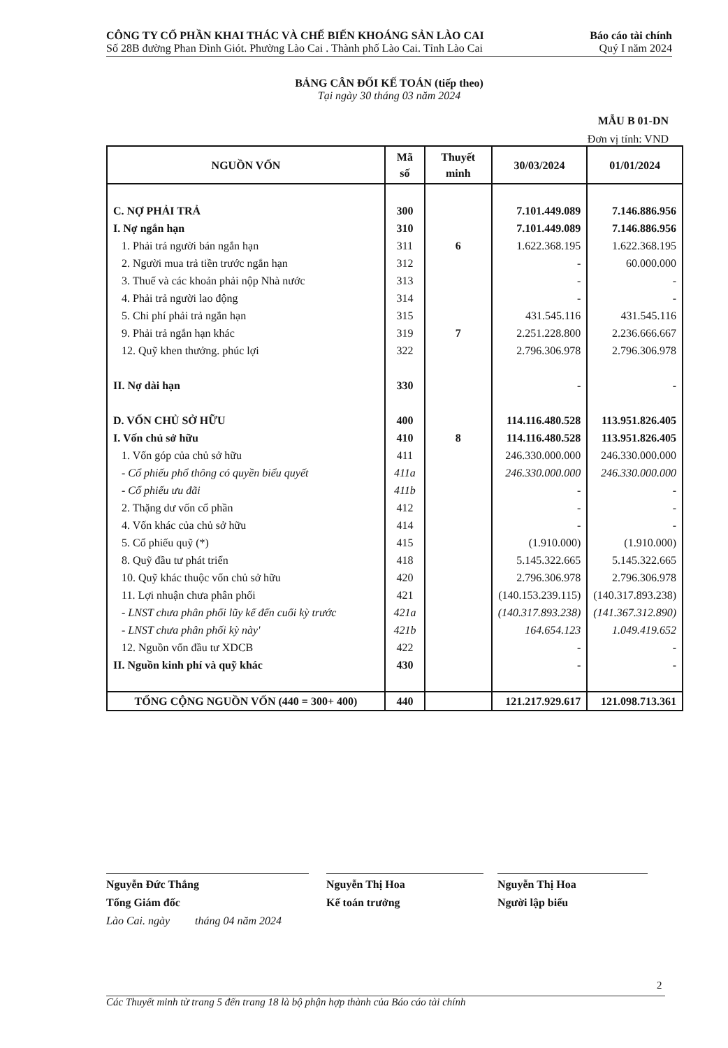CÔNG TY CỔ PHẦN KHAI THÁC VÀ CHẾ BIẾN KHOÁNG SẢN LÀO CAI
Số 28B đường Phan Đình Giót. Phường Lào Cai . Thành phố Lào Cai. Tỉnh Lào Cai
Báo cáo tài chính
Quý I năm 2024
BẢNG CÂN ĐỐI KẾ TOÁN (tiếp theo)
Tại ngày 30 tháng 03 năm 2024
MẪU B 01-DN
Đơn vị tính: VND
| NGUỒN VỐN | Mã số | Thuyết minh | 30/03/2024 | 01/01/2024 |
| --- | --- | --- | --- | --- |
| C. NỢ PHẢI TRẢ | 300 | | 7.101.449.089 | 7.146.886.956 |
| I. Nợ ngắn hạn | 310 | | 7.101.449.089 | 7.146.886.956 |
| 1. Phải trả người bán ngắn hạn | 311 | 6 | 1.622.368.195 | 1.622.368.195 |
| 2. Người mua trả tiền trước ngắn hạn | 312 | | - | 60.000.000 |
| 3. Thuế và các khoản phải nộp Nhà nước | 313 | | - | - |
| 4. Phải trả người lao động | 314 | | - | - |
| 5. Chi phí phải trả ngắn hạn | 315 | | 431.545.116 | 431.545.116 |
| 9. Phải trả ngắn hạn khác | 319 | 7 | 2.251.228.800 | 2.236.666.667 |
| 12. Quỹ khen thưởng. phúc lợi | 322 | | 2.796.306.978 | 2.796.306.978 |
| II. Nợ dài hạn | 330 | | - | - |
| D. VỐN CHỦ SỞ HỮU | 400 | | 114.116.480.528 | 113.951.826.405 |
| I. Vốn chủ sở hữu | 410 | 8 | 114.116.480.528 | 113.951.826.405 |
| 1. Vốn góp của chủ sở hữu | 411 | | 246.330.000.000 | 246.330.000.000 |
| - Cổ phiếu phổ thông có quyền biểu quyết | 411a | | 246.330.000.000 | 246.330.000.000 |
| - Cổ phiếu ưu đãi | 411b | | - | - |
| 2. Thặng dư vốn cổ phần | 412 | | - | - |
| 4. Vốn khác của chủ sở hữu | 414 | | - | - |
| 5. Cổ phiếu quỹ (*) | 415 | | (1.910.000) | (1.910.000) |
| 8. Quỹ đầu tư phát triển | 418 | | 5.145.322.665 | 5.145.322.665 |
| 10. Quỹ khác thuộc vốn chủ sở hữu | 420 | | 2.796.306.978 | 2.796.306.978 |
| 11. Lợi nhuận chưa phân phối | 421 | | (140.153.239.115) | (140.317.893.238) |
| - LNST chưa phân phối lũy kế đến cuối kỳ trước | 421a | | (140.317.893.238) | (141.367.312.890) |
| - LNST chưa phân phối kỳ này' | 421b | | 164.654.123 | 1.049.419.652 |
| 12. Nguồn vốn đầu tư XDCB | 422 | | - | - |
| II. Nguồn kinh phí và quỹ khác | 430 | | - | - |
| TỔNG CỘNG NGUỒN VỐN (440 = 300+ 400) | 440 | | 121.217.929.617 | 121.098.713.361 |
Nguyễn Đức Thắng
Tổng Giám đốc
Lào Cai. ngày tháng 04 năm 2024
Nguyễn Thị Hoa
Kế toán trưởng
Nguyễn Thị Hoa
Người lập biểu
2
Các Thuyết minh từ trang 5 đến trang 18 là bộ phận hợp thành của Báo cáo tài chính